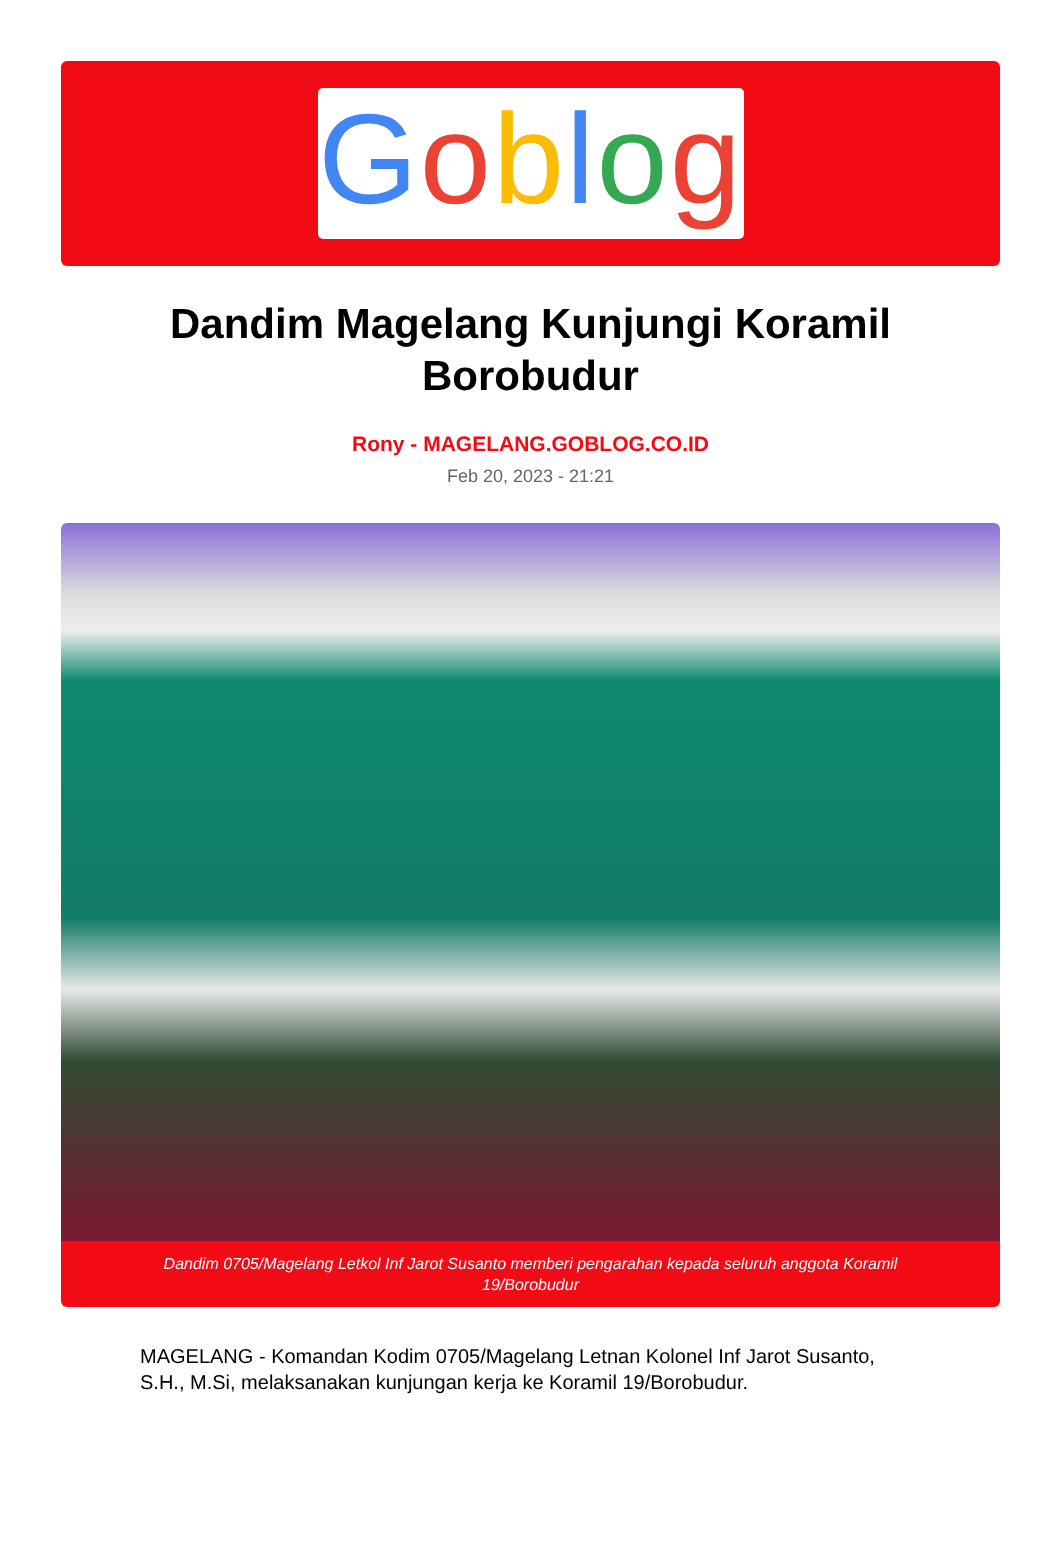Goblog
Dandim Magelang Kunjungi Koramil Borobudur
Rony - MAGELANG.GOBLOG.CO.ID
Feb 20, 2023 - 21:21
Dandim 0705/Magelang Letkol Inf Jarot Susanto memberi pengarahan kepada seluruh anggota Koramil 19/Borobudur
MAGELANG - Komandan Kodim 0705/Magelang Letnan Kolonel Inf Jarot Susanto, S.H., M.Si, melaksanakan kunjungan kerja ke Koramil 19/Borobudur.